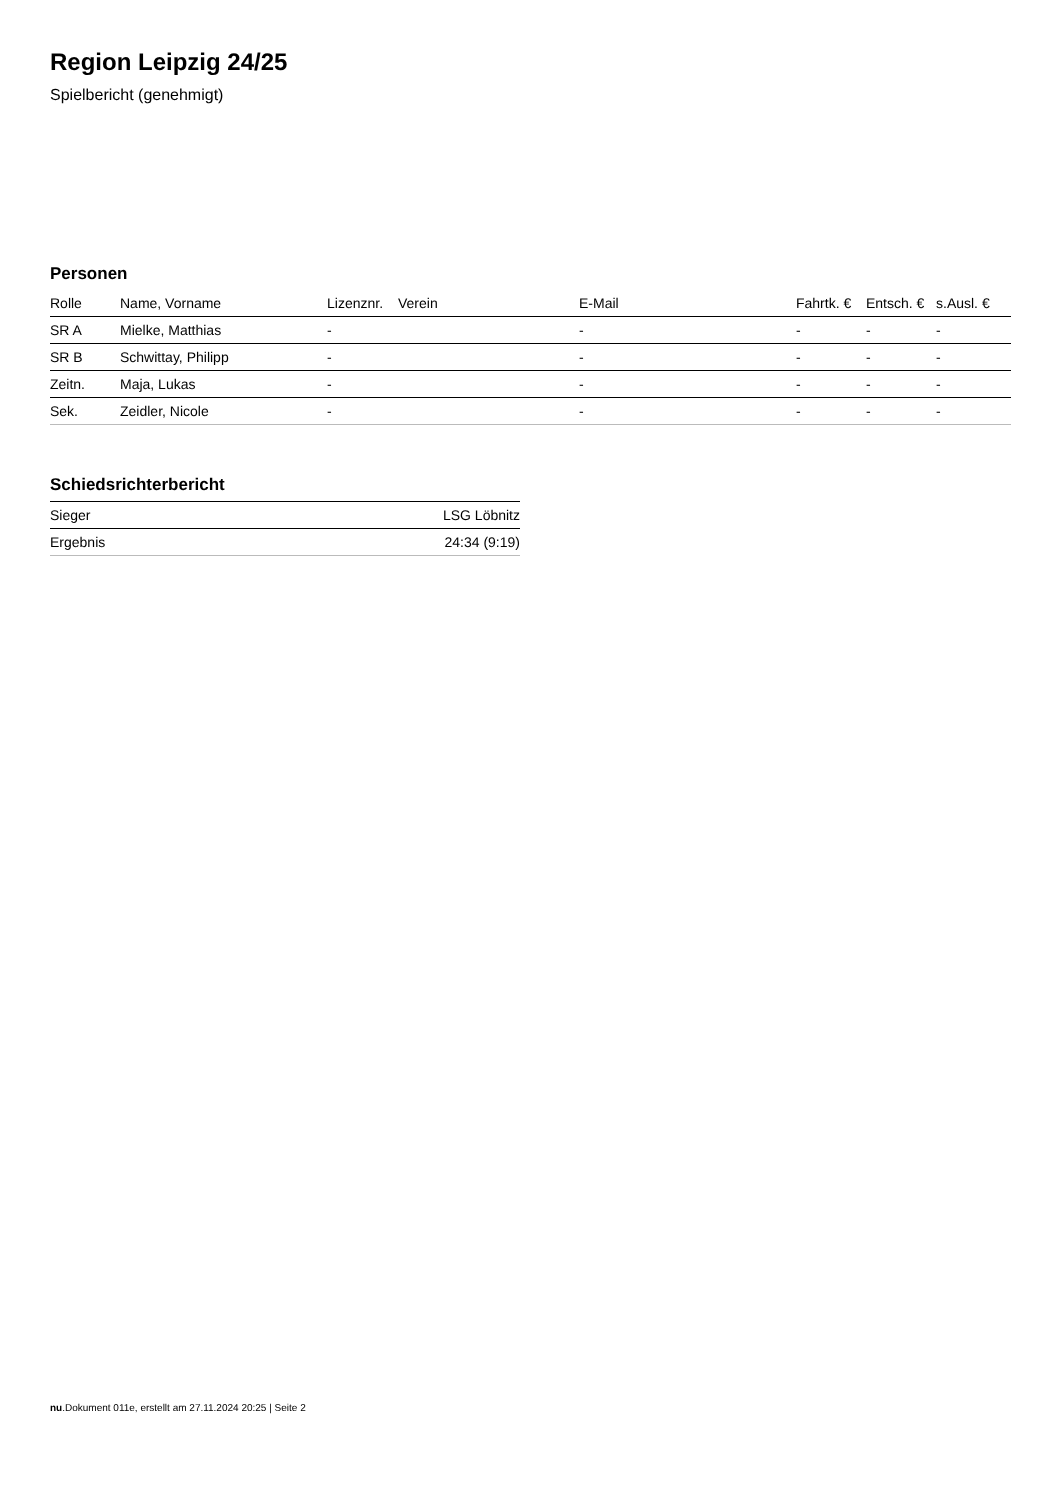Region Leipzig 24/25
Spielbericht (genehmigt)
Personen
| Rolle | Name, Vorname | Lizenznr. | Verein | E-Mail | Fahrtk. € | Entsch. € | s.Ausl. € |
| --- | --- | --- | --- | --- | --- | --- | --- |
| SR A | Mielke, Matthias | - | | - | - | - | - |
| SR B | Schwittay, Philipp | - | | - | - | - | - |
| Zeitn. | Maja, Lukas | - | | - | - | - | - |
| Sek. | Zeidler, Nicole | - | | - | - | - | - |
Schiedsrichterbericht
| Sieger | LSG Löbnitz |
| Ergebnis | 24:34 (9:19) |
nu.Dokument 011e, erstellt am 27.11.2024 20:25 | Seite 2